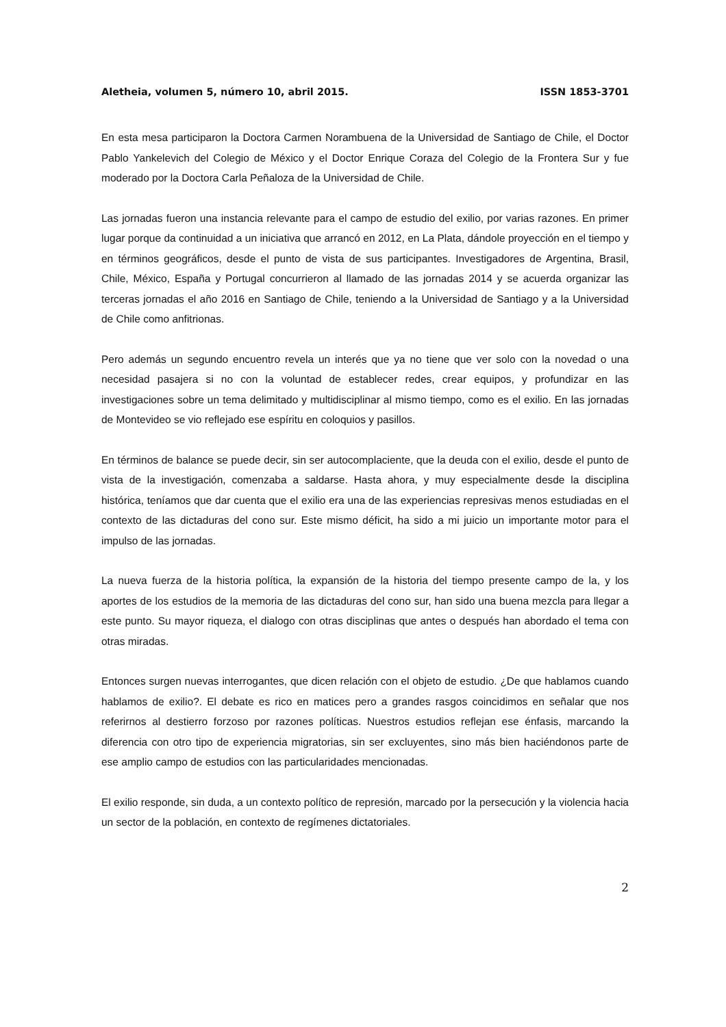Aletheia, volumen 5, número 10, abril 2015. ISSN 1853-3701
En esta mesa participaron la Doctora Carmen Norambuena de la Universidad de Santiago de Chile, el Doctor Pablo Yankelevich del Colegio de México y el Doctor Enrique Coraza del Colegio de la Frontera Sur y fue moderado por la Doctora Carla Peñaloza de la Universidad de Chile.
Las jornadas fueron una instancia relevante para el campo de estudio del exilio, por varias razones. En primer lugar porque da continuidad a un iniciativa que arrancó en 2012, en La Plata, dándole proyección en el tiempo y en términos geográficos, desde el punto de vista de sus participantes. Investigadores de Argentina, Brasil, Chile, México, España y Portugal concurrieron al llamado de las jornadas 2014 y se acuerda organizar las terceras jornadas el año 2016 en Santiago de Chile, teniendo a la Universidad de Santiago y a la Universidad de Chile como anfitrionas.
Pero además un segundo encuentro revela un interés que ya no tiene que ver solo con la novedad o una necesidad pasajera si no con la voluntad de establecer redes, crear equipos, y profundizar en las investigaciones sobre un tema delimitado y multidisciplinar al mismo tiempo, como es el exilio. En las jornadas de Montevideo se vio reflejado ese espíritu en coloquios y pasillos.
En términos de balance se puede decir, sin ser autocomplaciente, que la deuda con el exilio, desde el punto de vista de la investigación, comenzaba a saldarse. Hasta ahora, y muy especialmente desde la disciplina histórica, teníamos que dar cuenta que el exilio era una de las experiencias represivas menos estudiadas en el contexto de las dictaduras del cono sur. Este mismo déficit, ha sido a mi juicio un importante motor para el impulso de las jornadas.
La nueva fuerza de la historia política, la expansión de la historia del tiempo presente campo de la, y los aportes de los estudios de la memoria de las dictaduras del cono sur, han sido una buena mezcla para llegar a este punto. Su mayor riqueza, el dialogo con otras disciplinas que antes o después han abordado el tema con otras miradas.
Entonces surgen nuevas interrogantes, que dicen relación con el objeto de estudio. ¿De que hablamos cuando hablamos de exilio?. El debate es rico en matices pero a grandes rasgos coincidimos en señalar que nos referirnos al destierro forzoso por razones políticas. Nuestros estudios reflejan ese énfasis, marcando la diferencia con otro tipo de experiencia migratorias, sin ser excluyentes, sino más bien haciéndonos parte de ese amplio campo de estudios con las particularidades mencionadas.
El exilio responde, sin duda, a un contexto político de represión, marcado por la persecución y la violencia hacia un sector de la población, en contexto de regímenes dictatoriales.
2